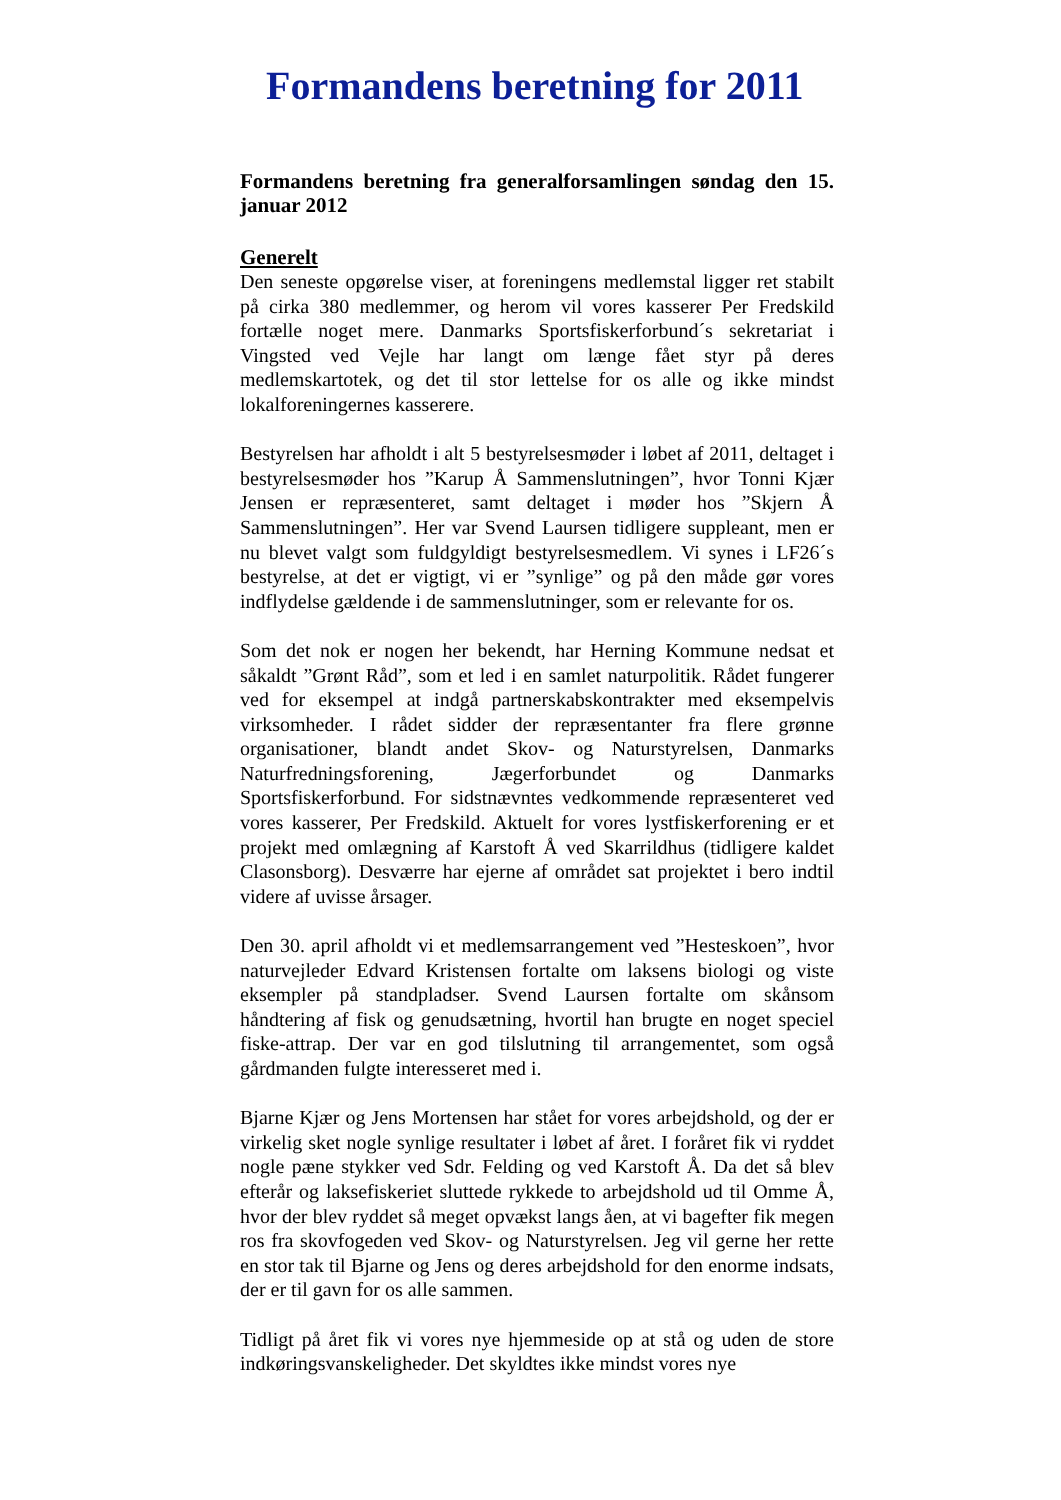Formandens beretning for 2011
Formandens beretning fra generalforsamlingen søndag den 15. januar 2012
Generelt
Den seneste opgørelse viser, at foreningens medlemstal ligger ret stabilt på cirka 380 medlemmer, og herom vil vores kasserer Per Fredskild fortælle noget mere. Danmarks Sportsfiskerforbund´s sekretariat i Vingsted ved Vejle har langt om længe fået styr på deres medlemskartotek, og det til stor lettelse for os alle og ikke mindst lokalforeningernes kasserere.
Bestyrelsen har afholdt i alt 5 bestyrelsesmøder i løbet af 2011, deltaget i bestyrelsesmøder hos ”Karup Å Sammenslutningen”, hvor Tonni Kjær Jensen er repræsenteret, samt deltaget i møder hos ”Skjern Å Sammenslutningen”. Her var Svend Laursen tidligere suppleant, men er nu blevet valgt som fuldgyldigt bestyrelsesmedlem. Vi synes i LF26´s bestyrelse, at det er vigtigt, vi er ”synlige” og på den måde gør vores indflydelse gældende i de sammenslutninger, som er relevante for os.
Som det nok er nogen her bekendt, har Herning Kommune nedsat et såkaldt ”Grønt Råd”, som et led i en samlet naturpolitik. Rådet fungerer ved for eksempel at indgå partnerskabskontrakter med eksempelvis virksomheder. I rådet sidder der repræsentanter fra flere grønne organisationer, blandt andet Skov- og Naturstyrelsen, Danmarks Naturfredningsforening, Jægerforbundet og Danmarks Sportsfiskerforbund. For sidstnævntes vedkommende repræsenteret ved vores kasserer, Per Fredskild. Aktuelt for vores lystfiskerforening er et projekt med omlægning af Karstoft Å ved Skarrildhus (tidligere kaldet Clasonsborg). Desværre har ejerne af området sat projektet i bero indtil videre af uvisse årsager.
Den 30. april afholdt vi et medlemsarrangement ved ”Hesteskoen”, hvor naturvejleder Edvard Kristensen fortalte om laksens biologi og viste eksempler på standpladser. Svend Laursen fortalte om skånsom håndtering af fisk og genudsætning, hvortil han brugte en noget speciel fiske-attrap. Der var en god tilslutning til arrangementet, som også gårdmanden fulgte interesseret med i.
Bjarne Kjær og Jens Mortensen har stået for vores arbejdshold, og der er virkelig sket nogle synlige resultater i løbet af året. I foråret fik vi ryddet nogle pæne stykker ved Sdr. Felding og ved Karstoft Å. Da det så blev efterår og laksefiskeriet sluttede rykkede to arbejdshold ud til Omme Å, hvor der blev ryddet så meget opvækst langs åen, at vi bagefter fik megen ros fra skovfogeden ved Skov- og Naturstyrelsen. Jeg vil gerne her rette en stor tak til Bjarne og Jens og deres arbejdshold for den enorme indsats, der er til gavn for os alle sammen.
Tidligt på året fik vi vores nye hjemmeside op at stå og uden de store indkøringsvanskeligheder. Det skyldtes ikke mindst vores nye